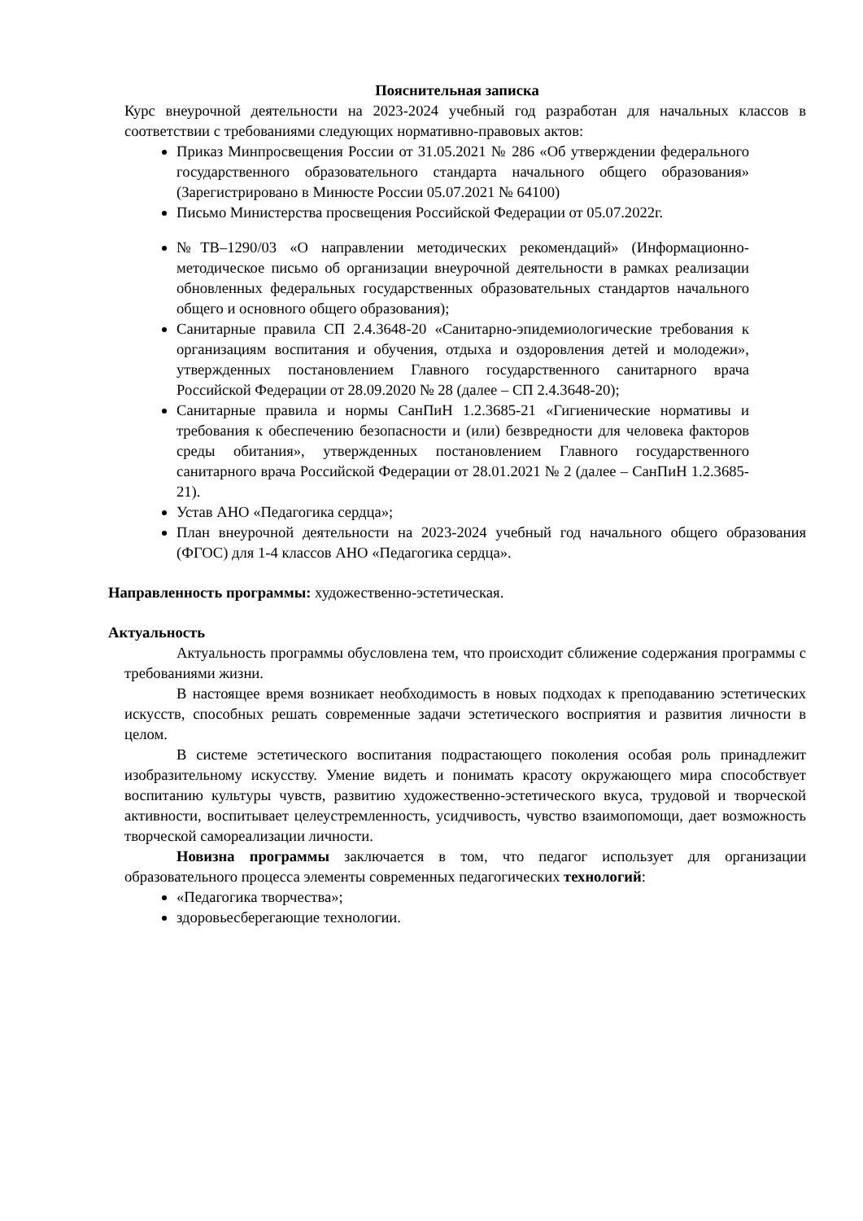Пояснительная записка
Курс внеурочной деятельности на 2023-2024 учебный год разработан для начальных классов в соответствии с требованиями следующих нормативно-правовых актов:
Приказ Минпросвещения России от 31.05.2021 № 286 «Об утверждении федерального государственного образовательного стандарта начального общего образования» (Зарегистрировано в Минюсте России 05.07.2021 № 64100)
Письмо Министерства просвещения Российской Федерации от 05.07.2022г.
№ТВ–1290/03 «О направлении методических рекомендаций» (Информационно- методическое письмо об организации внеурочной деятельности в рамках реализации обновленных федеральных государственных образовательных стандартов начального общего и основного общего образования);
Санитарные правила СП 2.4.3648-20 «Санитарно-эпидемиологические требования к организациям воспитания и обучения, отдыха и оздоровления детей и молодежи», утвержденных постановлением Главного государственного санитарного врача Российской Федерации от 28.09.2020 № 28 (далее – СП 2.4.3648-20);
Санитарные правила и нормы СанПиН 1.2.3685-21 «Гигиенические нормативы и требования к обеспечению безопасности и (или) безвредности для человека факторов среды обитания», утвержденных постановлением Главного государственного санитарного врача Российской Федерации от 28.01.2021 № 2 (далее – СанПиН 1.2.3685-21).
Устав АНО «Педагогика сердца»;
План внеурочной деятельности на 2023-2024 учебный год начального общего образования (ФГОС) для 1-4 классов АНО «Педагогика сердца».
Направленность программы: художественно-эстетическая.
Актуальность
Актуальность программы обусловлена тем, что происходит сближение содержания программы с требованиями жизни.
В настоящее время возникает необходимость в новых подходах к преподаванию эстетических искусств, способных решать современные задачи эстетического восприятия и развития личности в целом.
В системе эстетического воспитания подрастающего поколения особая роль принадлежит изобразительному искусству. Умение видеть и понимать красоту окружающего мира способствует воспитанию культуры чувств, развитию художественно-эстетического вкуса, трудовой и творческой активности, воспитывает целеустремленность, усидчивость, чувство взаимопомощи, дает возможность творческой самореализации личности.
Новизна программы заключается в том, что педагог использует для организации образовательного процесса элементы современных педагогических технологий:
«Педагогика творчества»;
здоровьесберегающие технологии.